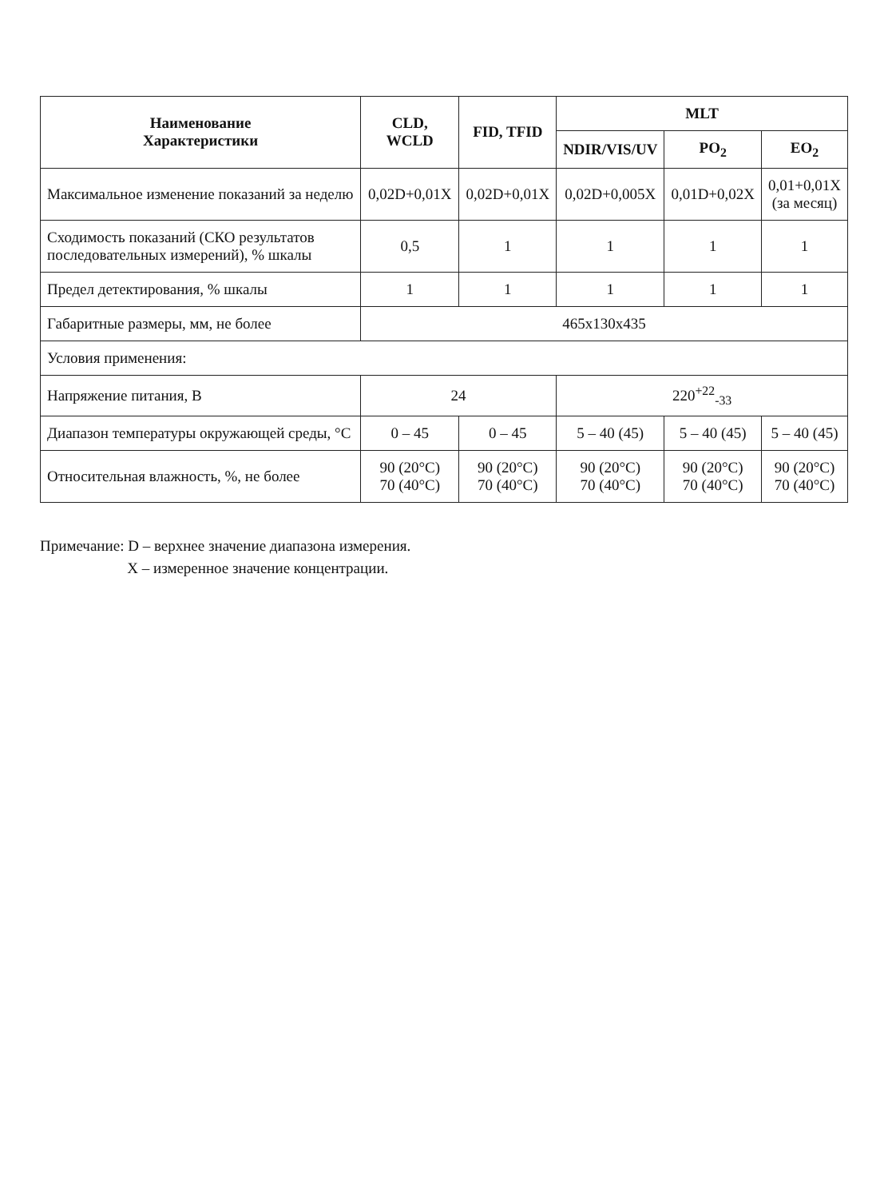| Наименование Характеристики | CLD, WCLD | FID, TFID | MLT | | |
| --- | --- | --- | --- | --- | --- |
| | | | NDIR/VIS/UV | PO<sub>2</sub> | EO<sub>2</sub> |
| Максимальное изменение показаний за неделю | 0,02D+0,01X | 0,02D+0,01X | 0,02D+0,005X | 0,01D+0,02X | 0,01+0,01X (за месяц) |
| Сходимость показаний (СКО результатов последовательных измерений), % шкалы | 0,5 | 1 | 1 | 1 | 1 |
| Предел детектирования, % шкалы | 1 | 1 | 1 | 1 | 1 |
| Габаритные размеры, мм, не более | 465x130x435 | | | | |
| Условия применения: | | | | | |
| Напряжение питания, В | 24 | | 220<sup>+22</sup><sub>-33</sub> | | |
| Диапазон температуры окружающей среды, °С | 0 – 45 | 0 – 45 | 5 – 40 (45) | 5 – 40 (45) | 5 – 40 (45) |
| Относительная влажность, %, не более | 90 (20°С) 70 (40°С) | 90 (20°С) 70 (40°С) | 90 (20°С) 70 (40°С) | 90 (20°С) 70 (40°С) | 90 (20°С) 70 (40°С) |
Примечание: D – верхнее значение диапазона измерения.
X – измеренное значение концентрации.